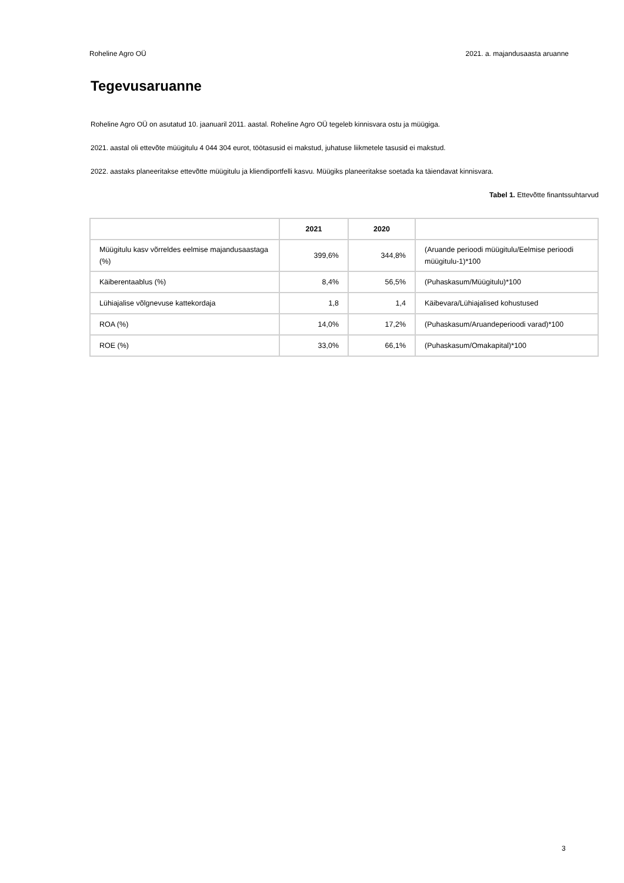Roheline Agro OÜ 2021. a. majandusaasta aruanne
Tegevusaruanne
Roheline Agro OÜ on asutatud 10. jaanuaril 2011. aastal. Roheline Agro OÜ tegeleb kinnisvara ostu ja müügiga.
2021. aastal oli ettevõte müügitulu 4 044 304 eurot, töötasusid ei makstud, juhatuse liikmetele tasusid ei makstud.
2022. aastaks planeeritakse ettevõtte müügitulu ja kliendiportfelli kasvu. Müügiks planeeritakse soetada ka täiendavat kinnisvara.
Tabel 1. Ettevõtte finantssuhtarvud
| | 2021 | 2020 | |
| --- | --- | --- | --- |
| Müügitulu kasv võrreldes eelmise majandusaastaga (%) | 399,6% | 344,8% | (Aruande perioodi müügitulu/Eelmise perioodi müügitulu-1)*100 |
| Käiberentaablus (%) | 8,4% | 56,5% | (Puhaskasum/Müügitulu)*100 |
| Lühiajalise võlgnevuse kattekordaja | 1,8 | 1,4 | Käibevara/Lühiajalised kohustused |
| ROA (%) | 14,0% | 17,2% | (Puhaskasum/Aruandeperioodi varad)*100 |
| ROE (%) | 33,0% | 66,1% | (Puhaskasum/Omakapital)*100 |
3